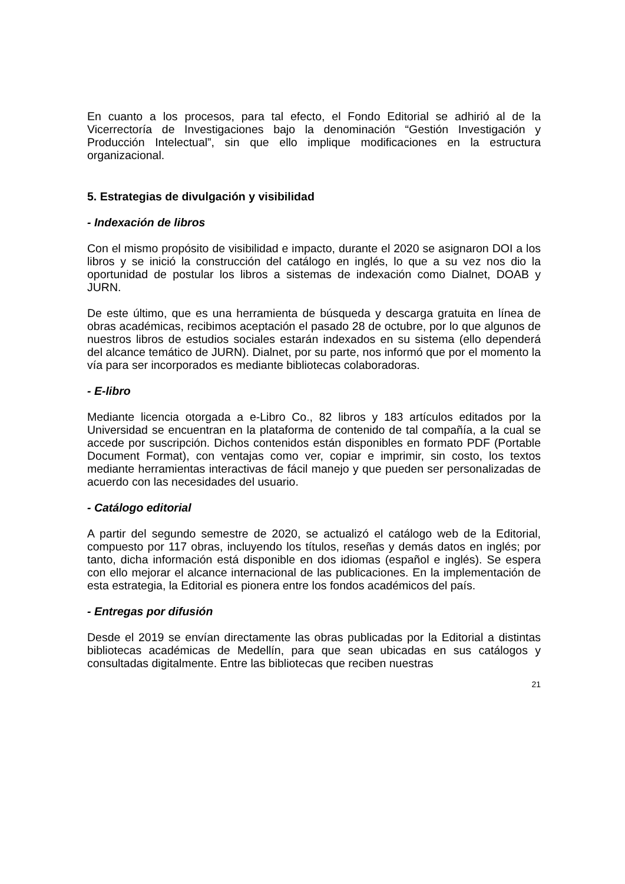En cuanto a los procesos, para tal efecto, el Fondo Editorial se adhirió al de la Vicerrectoría de Investigaciones bajo la denominación “Gestión Investigación y Producción Intelectual”, sin que ello implique modificaciones en la estructura organizacional.
5. Estrategias de divulgación y visibilidad
- Indexación de libros
Con el mismo propósito de visibilidad e impacto, durante el 2020 se asignaron DOI a los libros y se inició la construcción del catálogo en inglés, lo que a su vez nos dio la oportunidad de postular los libros a sistemas de indexación como Dialnet, DOAB y JURN.
De este último, que es una herramienta de búsqueda y descarga gratuita en línea de obras académicas, recibimos aceptación el pasado 28 de octubre, por lo que algunos de nuestros libros de estudios sociales estarán indexados en su sistema (ello dependerá del alcance temático de JURN). Dialnet, por su parte, nos informó que por el momento la vía para ser incorporados es mediante bibliotecas colaboradoras.
- E-libro
Mediante licencia otorgada a e-Libro Co., 82 libros y 183 artículos editados por la Universidad se encuentran en la plataforma de contenido de tal compañía, a la cual se accede por suscripción. Dichos contenidos están disponibles en formato PDF (Portable Document Format), con ventajas como ver, copiar e imprimir, sin costo, los textos mediante herramientas interactivas de fácil manejo y que pueden ser personalizadas de acuerdo con las necesidades del usuario.
- Catálogo editorial
A partir del segundo semestre de 2020, se actualizó el catálogo web de la Editorial, compuesto por 117 obras, incluyendo los títulos, reseñas y demás datos en inglés; por tanto, dicha información está disponible en dos idiomas (español e inglés). Se espera con ello mejorar el alcance internacional de las publicaciones. En la implementación de esta estrategia, la Editorial es pionera entre los fondos académicos del país.
- Entregas por difusión
Desde el 2019 se envían directamente las obras publicadas por la Editorial a distintas bibliotecas académicas de Medellín, para que sean ubicadas en sus catálogos y consultadas digitalmente. Entre las bibliotecas que reciben nuestras
21